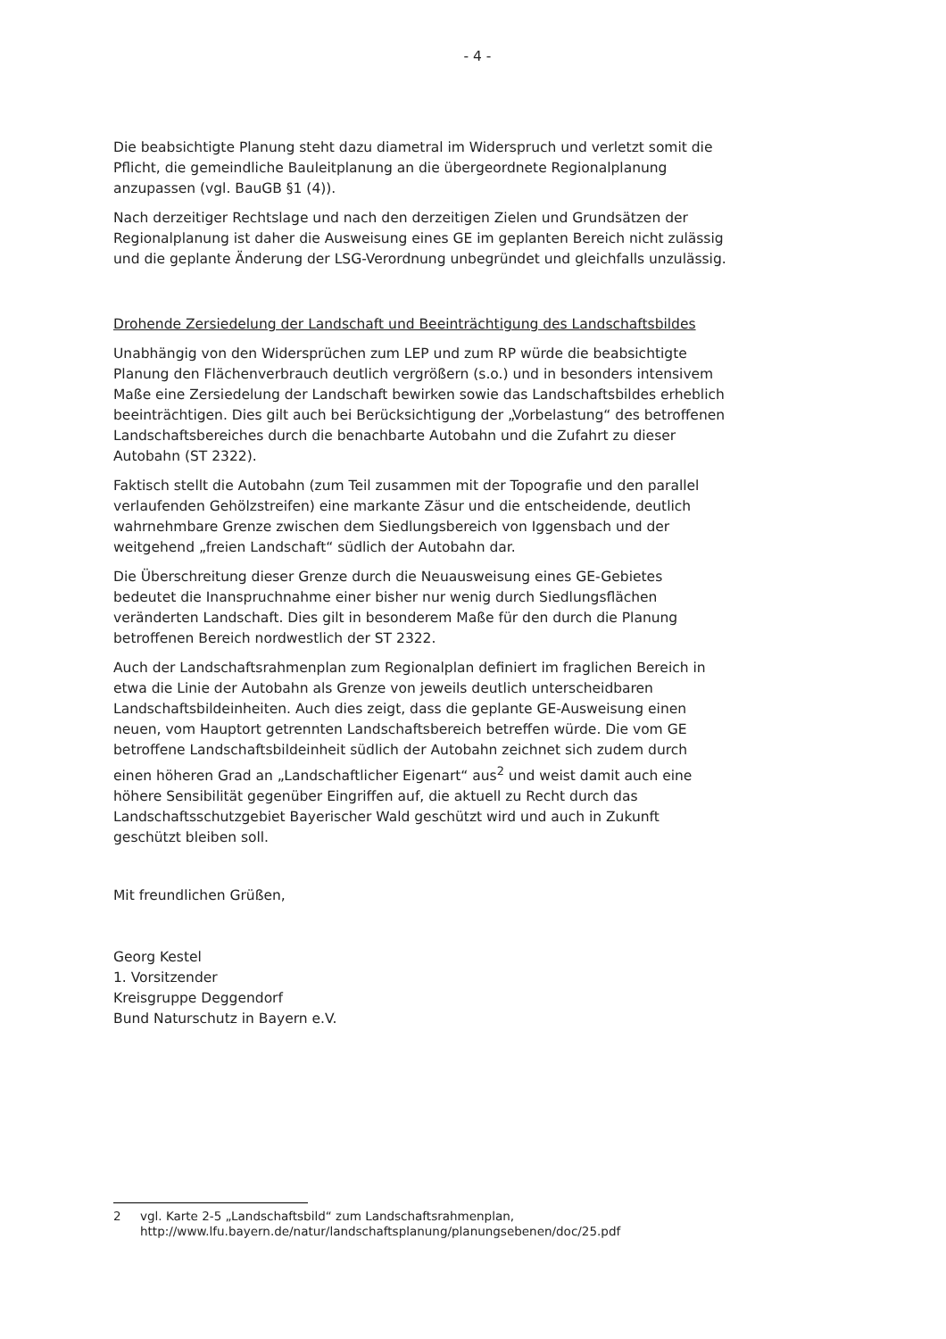- 4 -
Die beabsichtigte Planung steht dazu diametral im Widerspruch und verletzt somit die Pflicht, die gemeindliche Bauleitplanung an die übergeordnete Regionalplanung anzupassen (vgl. BauGB §1 (4)).
Nach derzeitiger Rechtslage und nach den derzeitigen Zielen und Grundsätzen der Regionalplanung ist daher die Ausweisung eines GE im geplanten Bereich nicht zulässig und die geplante Änderung der LSG-Verordnung unbegründet und gleichfalls unzulässig.
Drohende Zersiedelung der Landschaft und Beeinträchtigung des Landschaftsbildes
Unabhängig von den Widersprüchen zum LEP und zum RP würde die beabsichtigte Planung den Flächenverbrauch deutlich vergrößern (s.o.) und in besonders intensivem Maße eine Zersiedelung der Landschaft bewirken sowie das Landschaftsbildes erheblich beeinträchtigen. Dies gilt auch bei Berücksichtigung der „Vorbelastung“ des betroffenen Landschaftsbereiches durch die benachbarte Autobahn und die Zufahrt zu dieser Autobahn (ST 2322).
Faktisch stellt die Autobahn (zum Teil zusammen mit der Topografie und den parallel verlaufenden Gehölzstreifen) eine markante Zäsur und die entscheidende, deutlich wahrnehmbare Grenze zwischen dem Siedlungsbereich von Iggensbach und der weitgehend „freien Landschaft“ südlich der Autobahn dar.
Die Überschreitung dieser Grenze durch die Neuausweisung eines GE-Gebietes bedeutet die Inanspruchnahme einer bisher nur wenig durch Siedlungsflächen veränderten Landschaft. Dies gilt in besonderem Maße für den durch die Planung betroffenen Bereich nordwestlich der ST 2322.
Auch der Landschaftsrahmenplan zum Regionalplan definiert im fraglichen Bereich in etwa die Linie der Autobahn als Grenze von jeweils deutlich unterscheidbaren Landschaftsbildeinheiten. Auch dies zeigt, dass die geplante GE-Ausweisung einen neuen, vom Hauptort getrennten Landschaftsbereich betreffen würde. Die vom GE betroffene Landschaftsbildeinheit südlich der Autobahn zeichnet sich zudem durch einen höheren Grad an „Landschaftlicher Eigenart“ aus<sup>2</sup> und weist damit auch eine höhere Sensibilität gegenüber Eingriffen auf, die aktuell zu Recht durch das Landschaftsschutzgebiet Bayerischer Wald geschützt wird und auch in Zukunft geschützt bleiben soll.
Mit freundlichen Grüßen,
Georg Kestel
1. Vorsitzender
Kreisgruppe Deggendorf
Bund Naturschutz in Bayern e.V.
2 vgl. Karte 2-5 „Landschaftsbild“ zum Landschaftsrahmenplan, http://www.lfu.bayern.de/natur/landschaftsplanung/planungsebenen/doc/25.pdf